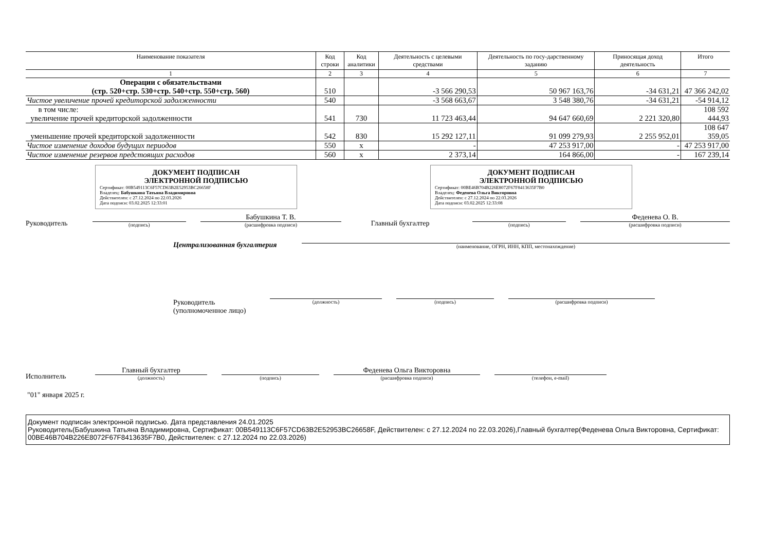| Наименование показателя | Код строки | Код аналитики | Деятельность с целевыми средствами | Деятельность по госу-дарственному заданию | Приносящая доход деятельность | Итого |
| --- | --- | --- | --- | --- | --- | --- |
| 1 | 2 | 3 | 4 | 5 | 6 | 7 |
| Операции с обязательствами (стр. 520+стр. 530+стр. 540+стр. 550+стр. 560) | 510 | | -3 566 290,53 | 50 967 163,76 | -34 631,21 | 47 366 242,02 |
| Чистое увеличение прочей кредиторской задолженности | 540 | | -3 568 663,67 | 3 548 380,76 | -34 631,21 | -54 914,12 |
| в том числе: увеличение прочей кредиторской задолженности | 541 | 730 | 11 723 463,44 | 94 647 660,69 | 2 221 320,80 | 108 592 444,93 |
| уменьшение прочей кредиторской задолженности | 542 | 830 | 15 292 127,11 | 91 099 279,93 | 2 255 952,01 | 108 647 359,05 |
| Чистое изменение доходов будущих периодов | 550 | x | - | 47 253 917,00 | - | 47 253 917,00 |
| Чистое изменение резервов предстоящих расходов | 560 | x | 2 373,14 | 164 866,00 | - | 167 239,14 |
ДОКУМЕНТ ПОДПИСАН
ЭЛЕКТРОННОЙ ПОДПИСЬЮ
Сертификат: 00B549113C6F57CD63B2E52953BC26658F
Владелец: Бабушкина Татьяна Владимировна
Действителен: с 27.12.2024 по 22.03.2026
Дата подписи: 03.02.2025 12:33:01
ДОКУМЕНТ ПОДПИСАН
ЭЛЕКТРОННОЙ ПОДПИСЬЮ
Сертификат: 00BE46B704B226E8072F67F8413635F7B0
Владелец: Феденева Ольга Викторовна
Действителен: с 27.12.2024 по 22.03.2026
Дата подписи: 03.02.2025 12:33:08
Руководитель
(подпись)
Бабушкина Т. В.
(расшифровка подписи)
Главный бухгалтер
(подпись)
Феденева О. В.
(расшифровка подписи)
Централизованная бухгалтерия
(наименование, ОГРН, ИНН, КПП, местонахождение)
Руководитель
(уполномоченное лицо)
(должность)
(подпись)
(расшифровка подписи)
Исполнитель
Главный бухгалтер
(должность)
(подпись)
Феденева Ольга Викторовна
(расшифровка подписи)
(телефон, e-mail)
"01" января 2025 г.
Документ подписан электронной подписью. Дата представления 24.01.2025
Руководитель(Бабушкина Татьяна Владимировна, Сертификат: 00B549113C6F57CD63B2E52953BC26658F, Действителен: с 27.12.2024 по 22.03.2026),Главный бухгалтер(Феденева Ольга Викторовна, Сертификат: 00BE46B704B226E8072F67F8413635F7B0, Действителен: с 27.12.2024 по 22.03.2026)